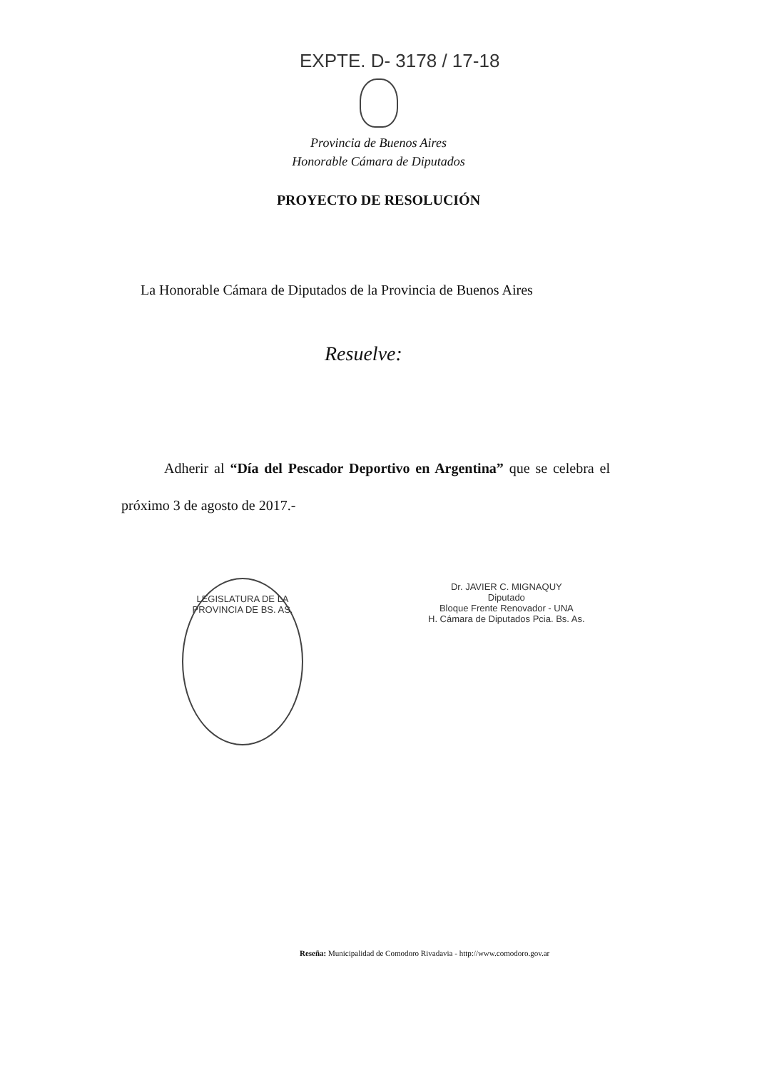EXPTE. D- 3178 / 17-18
Provincia de Buenos Aires
Honorable Cámara de Diputados
PROYECTO DE RESOLUCIÓN
La Honorable Cámara de Diputados de la Provincia de Buenos Aires
Resuelve:
Adherir al “Día del Pescador Deportivo en Argentina” que se celebra el próximo 3 de agosto de 2017.-
LEGISLATURA DE LA PROVINCIA DE BS. AS.
Dr. JAVIER C. MIGNAQUY
Diputado
Bloque Frente Renovador - UNA
H. Cámara de Diputados Pcia. Bs. As.
Reseña: Municipalidad de Comodoro Rivadavia - http://www.comodoro.gov.ar